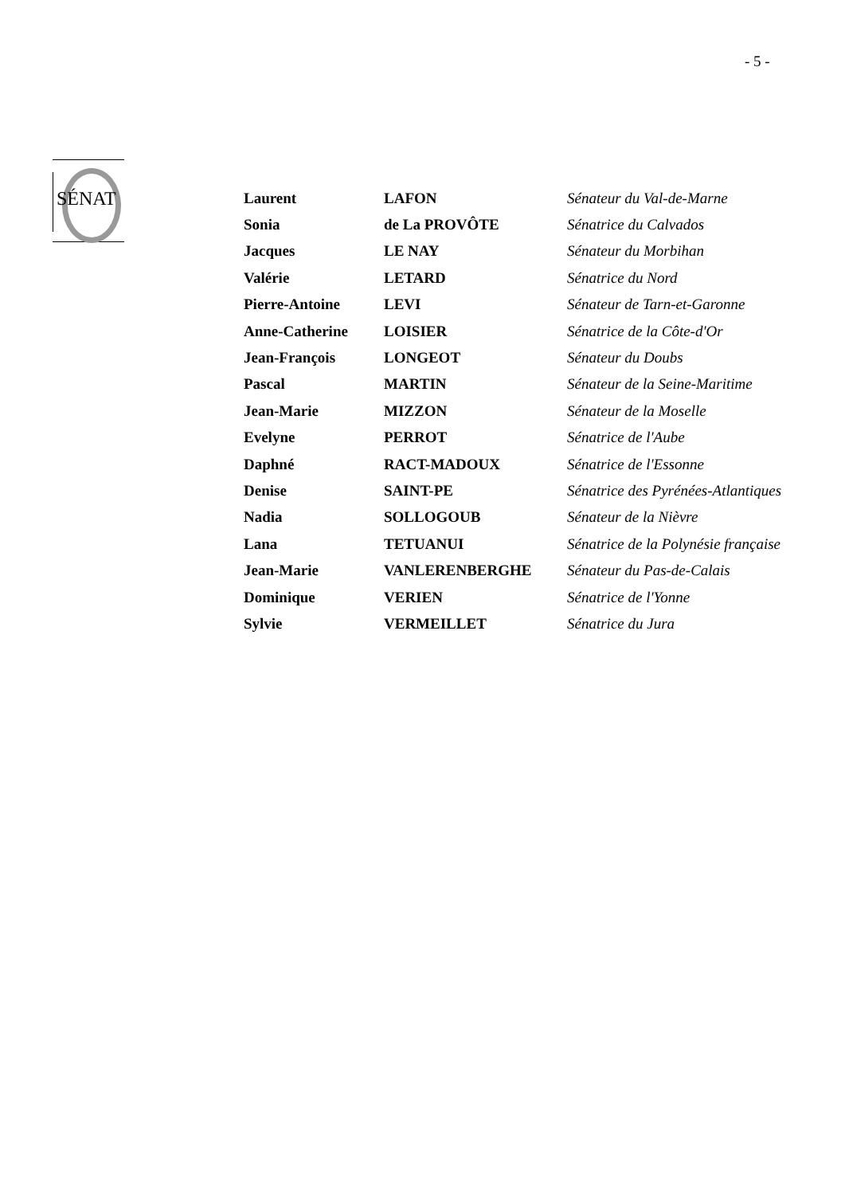- 5 -
SÉNAT
| Laurent | LAFON | Sénateur du Val-de-Marne |
| Sonia | de La PROVÔTE | Sénatrice du Calvados |
| Jacques | LE NAY | Sénateur du Morbihan |
| Valérie | LETARD | Sénatrice du Nord |
| Pierre-Antoine | LEVI | Sénateur de Tarn-et-Garonne |
| Anne-Catherine | LOISIER | Sénatrice de la Côte-d'Or |
| Jean-François | LONGEOT | Sénateur du Doubs |
| Pascal | MARTIN | Sénateur de la Seine-Maritime |
| Jean-Marie | MIZZON | Sénateur de la Moselle |
| Evelyne | PERROT | Sénatrice de l'Aube |
| Daphné | RACT-MADOUX | Sénatrice de l'Essonne |
| Denise | SAINT-PE | Sénatrice des Pyrénées-Atlantiques |
| Nadia | SOLLOGOUB | Sénateur de la Nièvre |
| Lana | TETUANUI | Sénatrice de la Polynésie française |
| Jean-Marie | VANLERENBERGHE | Sénateur du Pas-de-Calais |
| Dominique | VERIEN | Sénatrice de l'Yonne |
| Sylvie | VERMEILLET | Sénatrice du Jura |